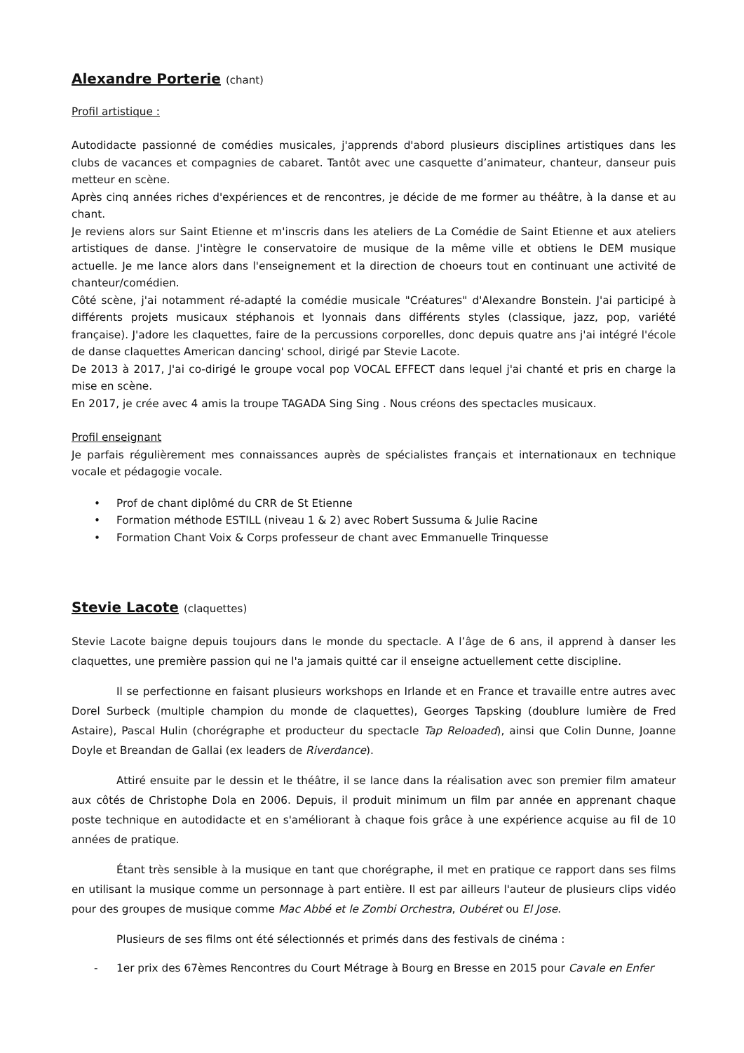Alexandre Porterie (chant)
Profil artistique :
Autodidacte passionné de comédies musicales, j'apprends d'abord plusieurs disciplines artistiques dans les clubs de vacances et compagnies de cabaret. Tantôt avec une casquette d’animateur, chanteur, danseur puis metteur en scène.
Après cinq années riches d'expériences et de rencontres, je décide de me former au théâtre, à la danse et au chant.
Je reviens alors sur Saint Etienne et m'inscris dans les ateliers de La Comédie de Saint Etienne et aux ateliers artistiques de danse. J'intègre le conservatoire de musique de la même ville et obtiens le DEM musique actuelle. Je me lance alors dans l'enseignement et la direction de choeurs tout en continuant une activité de chanteur/comédien.
Côté scène, j'ai notamment ré-adapté la comédie musicale "Créatures" d'Alexandre Bonstein. J'ai participé à différents projets musicaux stéphanois et lyonnais dans différents styles (classique, jazz, pop, variété française). J'adore les claquettes, faire de la percussions corporelles, donc depuis quatre ans j'ai intégré l'école de danse claquettes American dancing' school, dirigé par Stevie Lacote.
De 2013 à 2017, J'ai co-dirigé le groupe vocal pop VOCAL EFFECT dans lequel j'ai chanté et pris en charge la mise en scène.
En 2017, je crée avec 4 amis la troupe TAGADA Sing Sing . Nous créons des spectacles musicaux.
Profil enseignant
Je parfais régulièrement mes connaissances auprès de spécialistes français et internationaux en technique vocale et pédagogie vocale.
• Prof de chant diplômé du CRR de St Etienne
• Formation méthode ESTILL (niveau 1 & 2) avec Robert Sussuma & Julie Racine
• Formation Chant Voix & Corps professeur de chant avec Emmanuelle Trinquesse
Stevie Lacote (claquettes)
Stevie Lacote baigne depuis toujours dans le monde du spectacle. A l’âge de 6 ans, il apprend à danser les claquettes, une première passion qui ne l'a jamais quitté car il enseigne actuellement cette discipline.
Il se perfectionne en faisant plusieurs workshops en Irlande et en France et travaille entre autres avec Dorel Surbeck (multiple champion du monde de claquettes), Georges Tapsking (doublure lumière de Fred Astaire), Pascal Hulin (chorégraphe et producteur du spectacle Tap Reloaded), ainsi que Colin Dunne, Joanne Doyle et Breandan de Gallai (ex leaders de Riverdance).
Attiré ensuite par le dessin et le théâtre, il se lance dans la réalisation avec son premier film amateur aux côtés de Christophe Dola en 2006. Depuis, il produit minimum un film par année en apprenant chaque poste technique en autodidacte et en s'améliorant à chaque fois grâce à une expérience acquise au fil de 10 années de pratique.
Étant très sensible à la musique en tant que chorégraphe, il met en pratique ce rapport dans ses films en utilisant la musique comme un personnage à part entière. Il est par ailleurs l'auteur de plusieurs clips vidéo pour des groupes de musique comme Mac Abbé et le Zombi Orchestra, Oubéret ou El Jose.
Plusieurs de ses films ont été sélectionnés et primés dans des festivals de cinéma :
- 1er prix des 67èmes Rencontres du Court Métrage à Bourg en Bresse en 2015 pour Cavale en Enfer